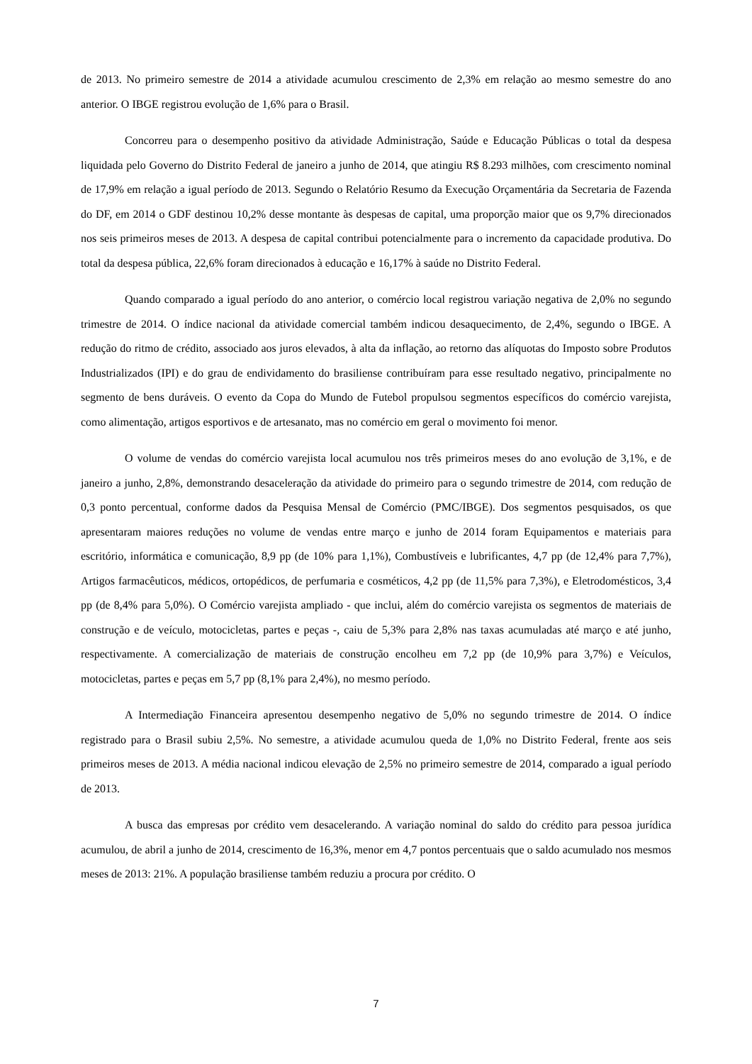de 2013. No primeiro semestre de 2014 a atividade acumulou crescimento de 2,3% em relação ao mesmo semestre do ano anterior. O IBGE registrou evolução de 1,6% para o Brasil.
Concorreu para o desempenho positivo da atividade Administração, Saúde e Educação Públicas o total da despesa liquidada pelo Governo do Distrito Federal de janeiro a junho de 2014, que atingiu R$ 8.293 milhões, com crescimento nominal de 17,9% em relação a igual período de 2013. Segundo o Relatório Resumo da Execução Orçamentária da Secretaria de Fazenda do DF, em 2014 o GDF destinou 10,2% desse montante às despesas de capital, uma proporção maior que os 9,7% direcionados nos seis primeiros meses de 2013. A despesa de capital contribui potencialmente para o incremento da capacidade produtiva. Do total da despesa pública, 22,6% foram direcionados à educação e 16,17% à saúde no Distrito Federal.
Quando comparado a igual período do ano anterior, o comércio local registrou variação negativa de 2,0% no segundo trimestre de 2014. O índice nacional da atividade comercial também indicou desaquecimento, de 2,4%, segundo o IBGE. A redução do ritmo de crédito, associado aos juros elevados, à alta da inflação, ao retorno das alíquotas do Imposto sobre Produtos Industrializados (IPI) e do grau de endividamento do brasiliense contribuíram para esse resultado negativo, principalmente no segmento de bens duráveis. O evento da Copa do Mundo de Futebol propulsou segmentos específicos do comércio varejista, como alimentação, artigos esportivos e de artesanato, mas no comércio em geral o movimento foi menor.
O volume de vendas do comércio varejista local acumulou nos três primeiros meses do ano evolução de 3,1%, e de janeiro a junho, 2,8%, demonstrando desaceleração da atividade do primeiro para o segundo trimestre de 2014, com redução de 0,3 ponto percentual, conforme dados da Pesquisa Mensal de Comércio (PMC/IBGE). Dos segmentos pesquisados, os que apresentaram maiores reduções no volume de vendas entre março e junho de 2014 foram Equipamentos e materiais para escritório, informática e comunicação, 8,9 pp (de 10% para 1,1%), Combustíveis e lubrificantes, 4,7 pp (de 12,4% para 7,7%), Artigos farmacêuticos, médicos, ortopédicos, de perfumaria e cosméticos, 4,2 pp (de 11,5% para 7,3%), e Eletrodomésticos, 3,4 pp (de 8,4% para 5,0%). O Comércio varejista ampliado - que inclui, além do comércio varejista os segmentos de materiais de construção e de veículo, motocicletas, partes e peças -, caiu de 5,3% para 2,8% nas taxas acumuladas até março e até junho, respectivamente. A comercialização de materiais de construção encolheu em 7,2 pp (de 10,9% para 3,7%) e Veículos, motocicletas, partes e peças em 5,7 pp (8,1% para 2,4%), no mesmo período.
A Intermediação Financeira apresentou desempenho negativo de 5,0% no segundo trimestre de 2014. O índice registrado para o Brasil subiu 2,5%. No semestre, a atividade acumulou queda de 1,0% no Distrito Federal, frente aos seis primeiros meses de 2013. A média nacional indicou elevação de 2,5% no primeiro semestre de 2014, comparado a igual período de 2013.
A busca das empresas por crédito vem desacelerando. A variação nominal do saldo do crédito para pessoa jurídica acumulou, de abril a junho de 2014, crescimento de 16,3%, menor em 4,7 pontos percentuais que o saldo acumulado nos mesmos meses de 2013: 21%. A população brasiliense também reduziu a procura por crédito. O
7